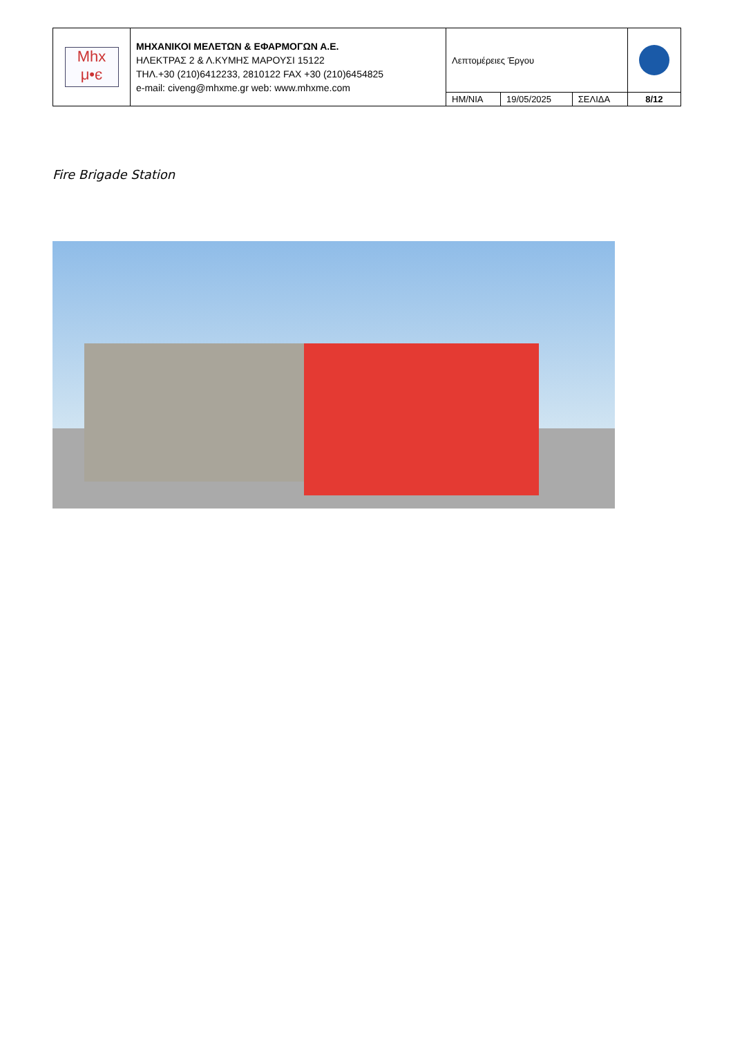| Mhx μ•є | ΜΗΧΑΝΙΚΟΙ ΜΕΛΕΤΩΝ & ΕΦΑΡΜΟΓΩΝ Α.Ε. ΗΛΕΚΤΡΑΣ 2 & Λ.ΚΥΜΗΣ ΜΑΡΟΥΣΙ 15122 ΤΗΛ.+30 (210)6412233, 2810122 FAX +30 (210)6454825 e-mail: civeng@mhxme.gr web: www.mhxme.com | Λεπτομέρειες Έργου | | | |
| | | ΗΜ/ΝΙΑ | 19/05/2025 | ΣΕΛΙΔΑ | 8/12 |
Fire Brigade Station